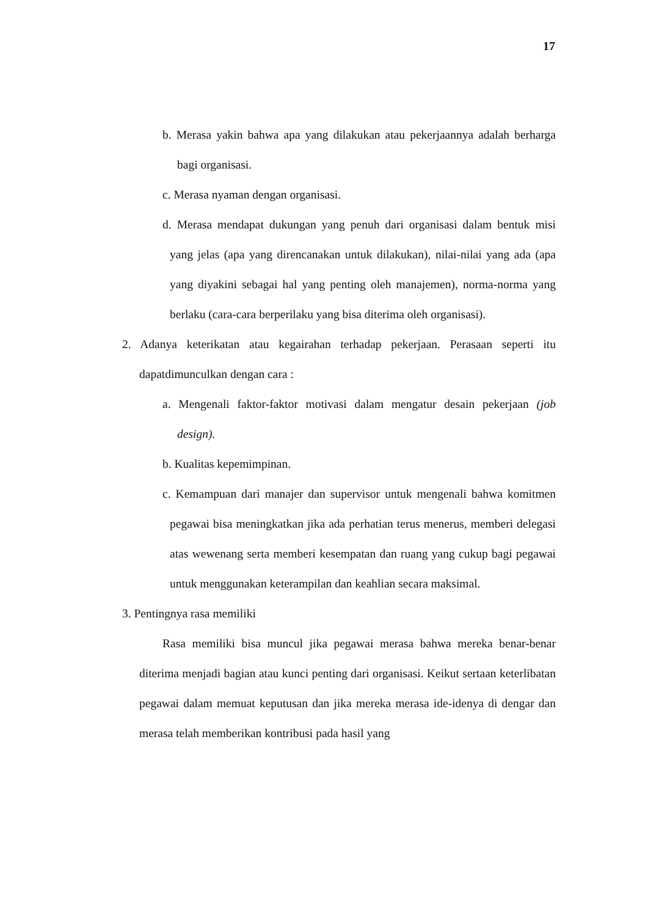17
b. Merasa yakin bahwa apa yang dilakukan atau pekerjaannya adalah berharga bagi organisasi.
c. Merasa nyaman dengan organisasi.
d. Merasa mendapat dukungan yang penuh dari organisasi dalam bentuk misi yang jelas (apa yang direncanakan untuk dilakukan), nilai-nilai yang ada (apa yang diyakini sebagai hal yang penting oleh manajemen), norma-norma yang berlaku (cara-cara berperilaku yang bisa diterima oleh organisasi).
2. Adanya keterikatan atau kegairahan terhadap pekerjaan. Perasaan seperti itu dapatdimunculkan dengan cara :
a. Mengenali faktor-faktor motivasi dalam mengatur desain pekerjaan (job design).
b. Kualitas kepemimpinan.
c. Kemampuan dari manajer dan supervisor untuk mengenali bahwa komitmen pegawai bisa meningkatkan jika ada perhatian terus menerus, memberi delegasi atas wewenang serta memberi kesempatan dan ruang yang cukup bagi pegawai untuk menggunakan keterampilan dan keahlian secara maksimal.
3. Pentingnya rasa memiliki
Rasa memiliki bisa muncul jika pegawai merasa bahwa mereka benar-benar diterima menjadi bagian atau kunci penting dari organisasi. Keikut sertaan keterlibatan pegawai dalam memuat keputusan dan jika mereka merasa ide-idenya di dengar dan merasa telah memberikan kontribusi pada hasil yang